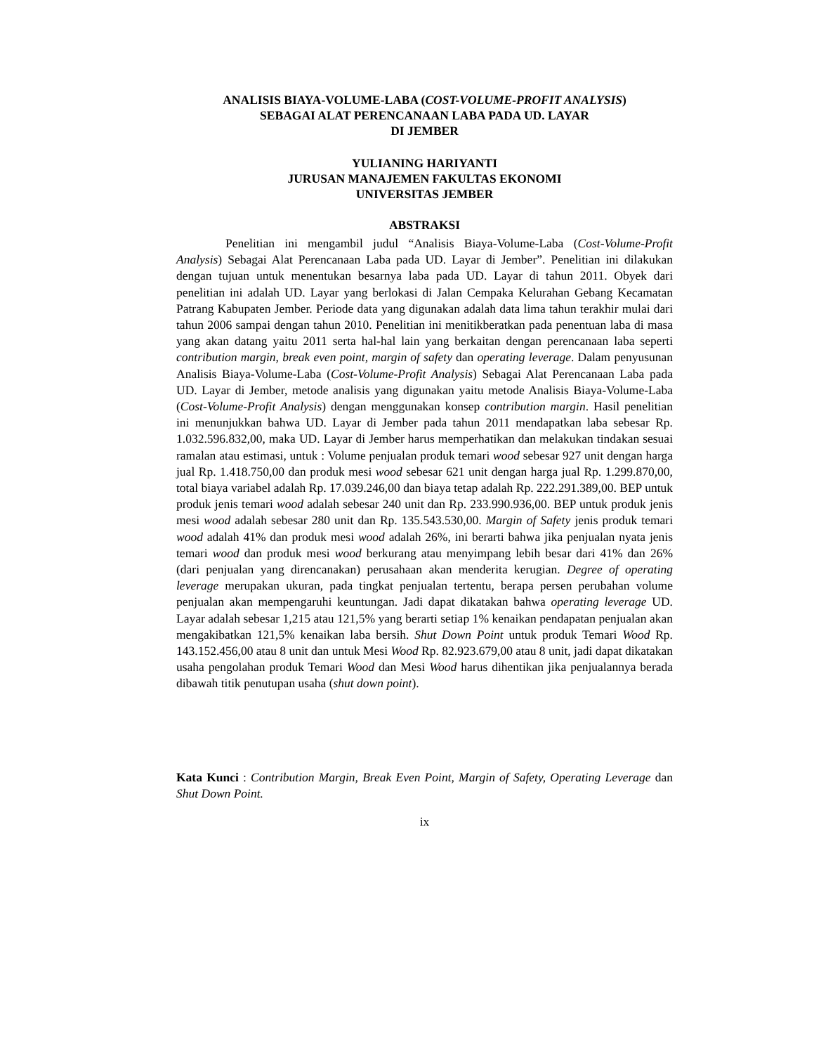ANALISIS BIAYA-VOLUME-LABA (COST-VOLUME-PROFIT ANALYSIS)
SEBAGAI ALAT PERENCANAAN LABA PADA UD. LAYAR
DI JEMBER
YULIANING HARIYANTI
JURUSAN MANAJEMEN FAKULTAS EKONOMI
UNIVERSITAS JEMBER
ABSTRAKSI
Penelitian ini mengambil judul “Analisis Biaya-Volume-Laba (Cost-Volume-Profit Analysis) Sebagai Alat Perencanaan Laba pada UD. Layar di Jember”. Penelitian ini dilakukan dengan tujuan untuk menentukan besarnya laba pada UD. Layar di tahun 2011. Obyek dari penelitian ini adalah UD. Layar yang berlokasi di Jalan Cempaka Kelurahan Gebang Kecamatan Patrang Kabupaten Jember. Periode data yang digunakan adalah data lima tahun terakhir mulai dari tahun 2006 sampai dengan tahun 2010. Penelitian ini menitikberatkan pada penentuan laba di masa yang akan datang yaitu 2011 serta hal-hal lain yang berkaitan dengan perencanaan laba seperti contribution margin, break even point, margin of safety dan operating leverage. Dalam penyusunan Analisis Biaya-Volume-Laba (Cost-Volume-Profit Analysis) Sebagai Alat Perencanaan Laba pada UD. Layar di Jember, metode analisis yang digunakan yaitu metode Analisis Biaya-Volume-Laba (Cost-Volume-Profit Analysis) dengan menggunakan konsep contribution margin. Hasil penelitian ini menunjukkan bahwa UD. Layar di Jember pada tahun 2011 mendapatkan laba sebesar Rp. 1.032.596.832,00, maka UD. Layar di Jember harus memperhatikan dan melakukan tindakan sesuai ramalan atau estimasi, untuk : Volume penjualan produk temari wood sebesar 927 unit dengan harga jual Rp. 1.418.750,00 dan produk mesi wood sebesar 621 unit dengan harga jual Rp. 1.299.870,00, total biaya variabel adalah Rp. 17.039.246,00 dan biaya tetap adalah Rp. 222.291.389,00. BEP untuk produk jenis temari wood adalah sebesar 240 unit dan Rp. 233.990.936,00. BEP untuk produk jenis mesi wood adalah sebesar 280 unit dan Rp. 135.543.530,00. Margin of Safety jenis produk temari wood adalah 41% dan produk mesi wood adalah 26%, ini berarti bahwa jika penjualan nyata jenis temari wood dan produk mesi wood berkurang atau menyimpang lebih besar dari 41% dan 26% (dari penjualan yang direncanakan) perusahaan akan menderita kerugian. Degree of operating leverage merupakan ukuran, pada tingkat penjualan tertentu, berapa persen perubahan volume penjualan akan mempengaruhi keuntungan. Jadi dapat dikatakan bahwa operating leverage UD. Layar adalah sebesar 1,215 atau 121,5% yang berarti setiap 1% kenaikan pendapatan penjualan akan mengakibatkan 121,5% kenaikan laba bersih. Shut Down Point untuk produk Temari Wood Rp. 143.152.456,00 atau 8 unit dan untuk Mesi Wood Rp. 82.923.679,00 atau 8 unit, jadi dapat dikatakan usaha pengolahan produk Temari Wood dan Mesi Wood harus dihentikan jika penjualannya berada dibawah titik penutupan usaha (shut down point).
Kata Kunci : Contribution Margin, Break Even Point, Margin of Safety, Operating Leverage dan Shut Down Point.
ix